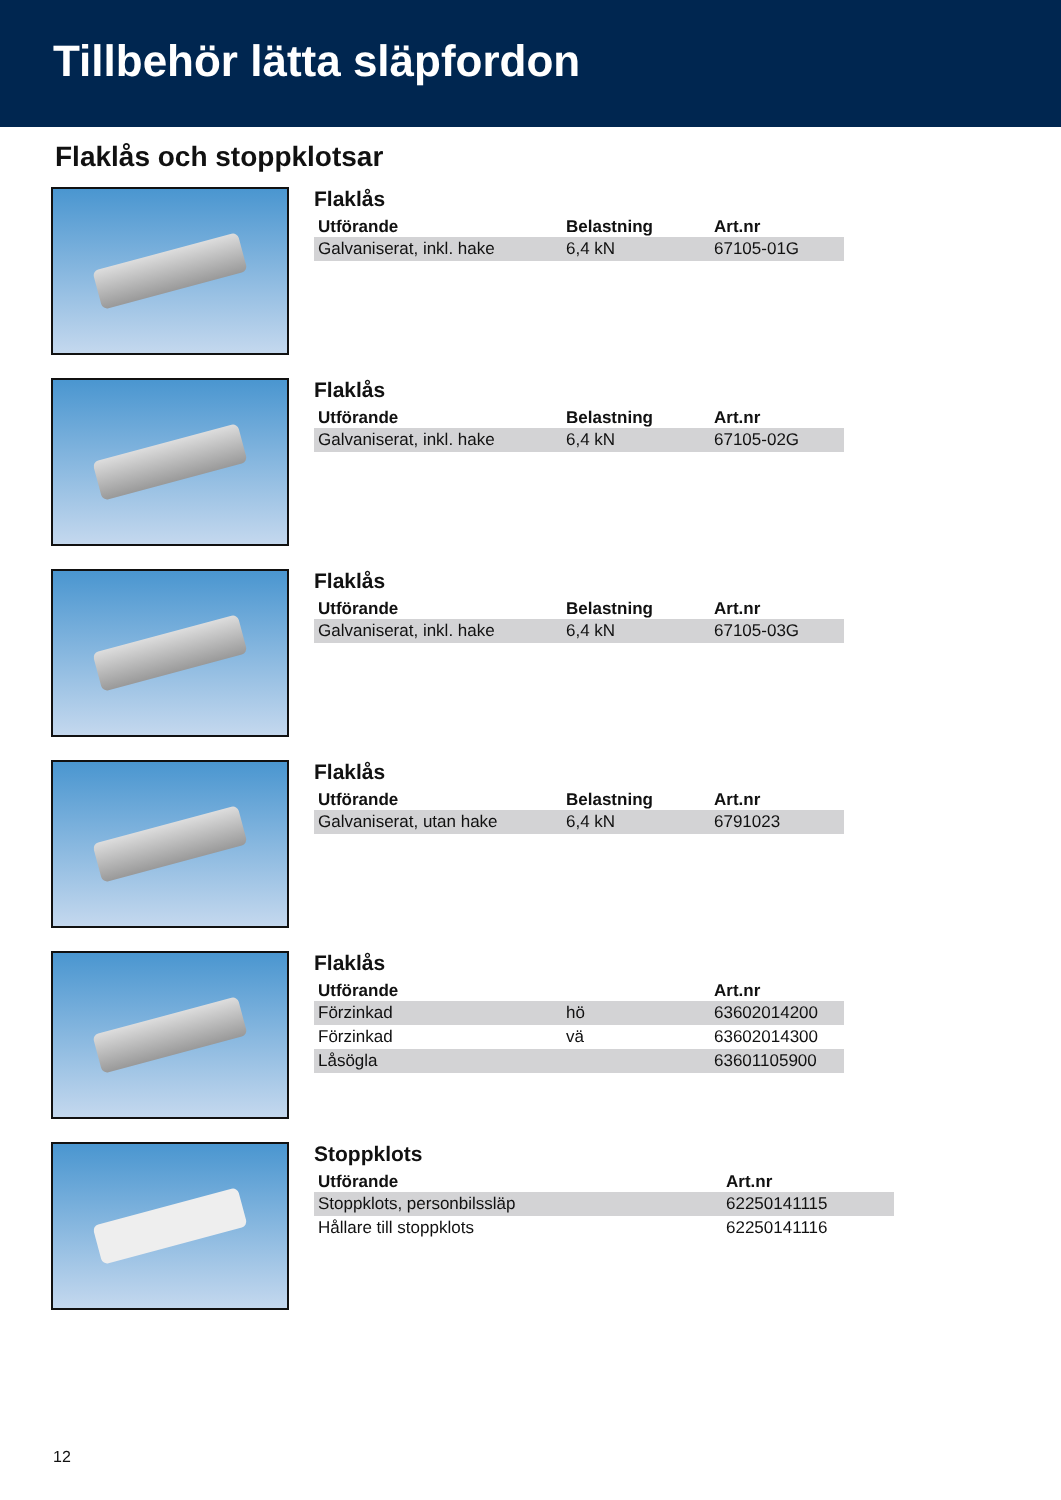Tillbehör lätta släpfordon
Flaklås och stoppklotsar
Flaklås
| Utförande | Belastning | Art.nr |
| --- | --- | --- |
| Galvaniserat, inkl. hake | 6,4 kN | 67105-01G |
Flaklås
| Utförande | Belastning | Art.nr |
| --- | --- | --- |
| Galvaniserat, inkl. hake | 6,4 kN | 67105-02G |
Flaklås
| Utförande | Belastning | Art.nr |
| --- | --- | --- |
| Galvaniserat, inkl. hake | 6,4 kN | 67105-03G |
Flaklås
| Utförande | Belastning | Art.nr |
| --- | --- | --- |
| Galvaniserat, utan hake | 6,4 kN | 6791023 |
Flaklås
| Utförande | | Art.nr |
| --- | --- | --- |
| Förzinkad | hö | 63602014200 |
| Förzinkad | vä | 63602014300 |
| Låsögla | | 63601105900 |
Stoppklots
| Utförande | Art.nr |
| --- | --- |
| Stoppklots, personbilssläp | 62250141115 |
| Hållare till stoppklots | 62250141116 |
12